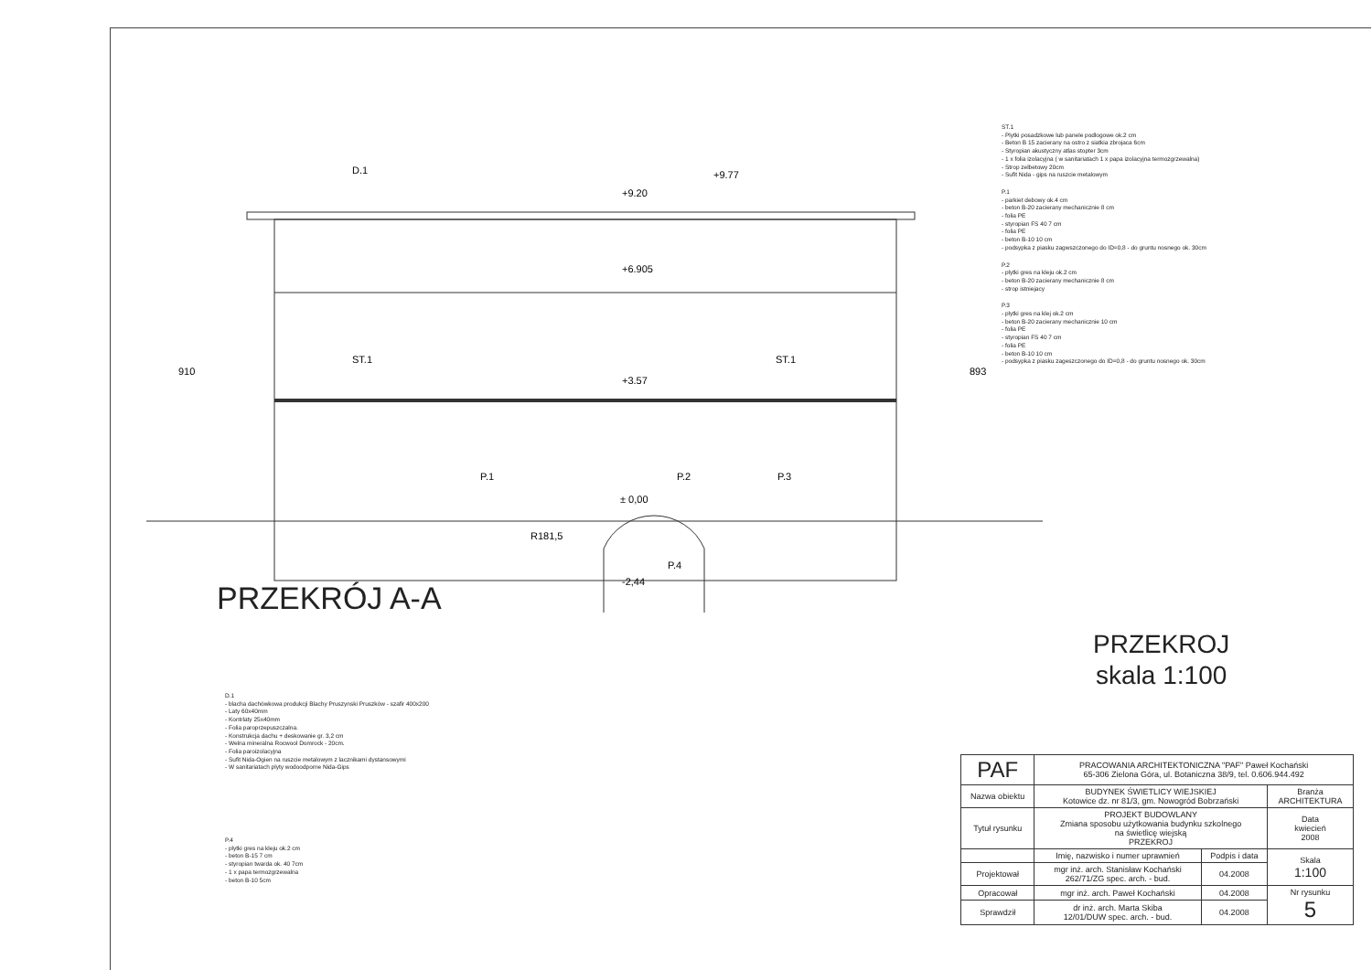ST.1
- Plytki posadzkowe lub panele podlogowe ok.2 cm
- Beton B 15 zacierany na ostro z siatkia zbrojaca 6cm
- Styropian akustyczny atlas stopter 3cm
- 1 x folia izolacyjna ( w sanitariatach 1 x papa izolacyjna termozgrzewalna)
- Strop zelbetowy 20cm
- Sufit Nida - gips na ruszcie metalowym
P.1
- parkiet debowy ok.4 cm
- beton B-20 zacierany mechanicznie 8 cm
- folia PE
- styropian FS 40 7 cm
- folia PE
- beton B-10 10 cm
- podsypka z piasku zagwszczonego do ID=0,8 - do gruntu nosnego ok. 30cm
P.2
- plytki gres na kleju ok.2 cm
- beton B-20 zacierany mechanicznie 8 cm
- strop istniejacy
P.3
- plytki gres na klej ok.2 cm
- beton B-20 zacierany mechanicznie 10 cm
- folia PE
- styropian FS 40 7 cm
- folia PE
- beton B-10 10 cm
- podsypka z piasku zageszczonego do ID=0,8 - do gruntu nosnego ok. 30cm
D.1
+9.20
+9.77
+6.905
ST.1
ST.1
+3.57
P.1
P.2
P.3
± 0,00
P.4
-2,44
910
R181,5
893
PRZEKRÓJ A-A
PRZEKROJ
skala 1:100
D.1
- blacha dachówkowa produkcji Blachy Pruszynski Pruszków - szafir 400x200
- Laty 60x40mm
- Kontrlaty 25x40mm
- Folia paroprzepuszczalna.
- Konstrukcja dachu + deskowanie gr. 3,2 cm
- Welna mineralna Rocwool Domrock - 20cm.
- Folia paroizolacyjna
- Sufit Nida-Ogien na ruszcie metalowym z lacznikami dystansowymi
- W sanitariatach plyty wodoodporne Nida-Gips
P.4
- plytki gres na kleju ok.2 cm
- beton B-15 7 cm
- styropian twarda ok. 40 7cm
- 1 x papa termozgrzewalna
- beton B-10 5cm
| PAF | PRACOWANIA ARCHITEKTONICZNA "PAF" Paweł Kochański 65-306 Zielona Góra, ul. Botaniczna 38/9, tel. 0.606.944.492 | | |
| Nazwa obiektu | BUDYNEK ŚWIETLICY WIEJSKIEJ Kotowice dz. nr 81/3, gm. Nowogród Bobrzański | | Branża ARCHITEKTURA |
| Tytuł rysunku | PROJEKT BUDOWLANY Zmiana sposobu użytkowania budynku szkolnego na świetlicę wiejską PRZEKROJ | | Data kwiecień 2008 |
| | Imię, nazwisko i numer uprawnień | Podpis i data | Skala 1:100 |
| Projektował | mgr inż. arch. Stanisław Kochański 262/71/ZG spec. arch. - bud. | 04.2008 | |
| Opracował | mgr inż. arch. Paweł Kochański | 04.2008 | Nr rysunku 5 |
| Sprawdził | dr inż. arch. Marta Skiba 12/01/DUW spec. arch. - bud. | 04.2008 | |